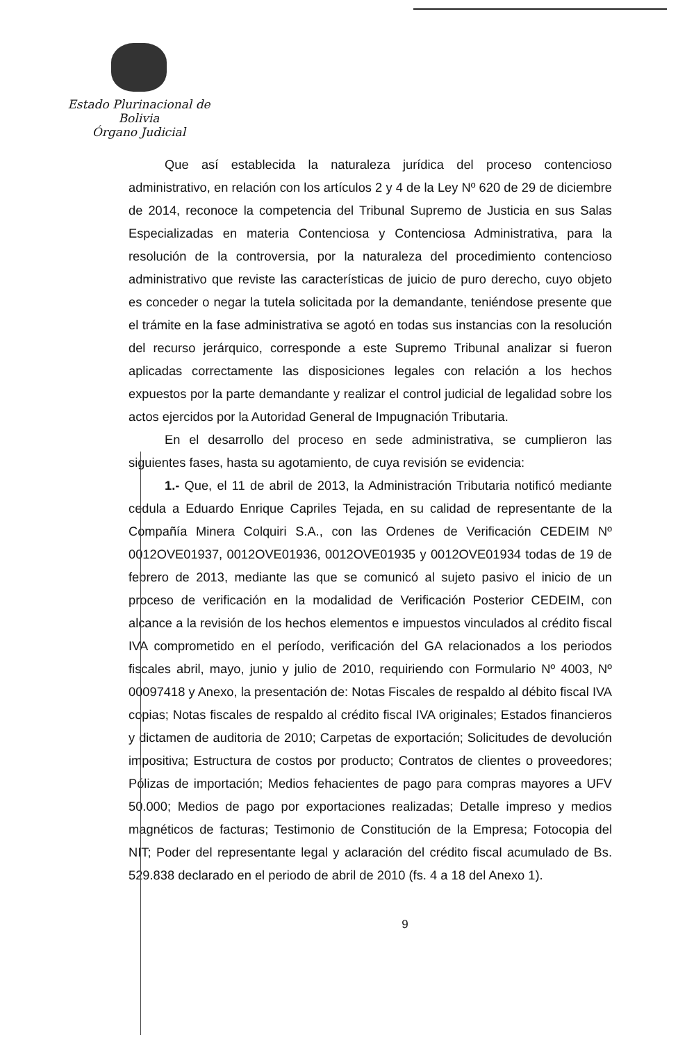Estado Plurinacional de Bolivia
Órgano Judicial
Que así establecida la naturaleza jurídica del proceso contencioso administrativo, en relación con los artículos 2 y 4 de la Ley Nº 620 de 29 de diciembre de 2014, reconoce la competencia del Tribunal Supremo de Justicia en sus Salas Especializadas en materia Contenciosa y Contenciosa Administrativa, para la resolución de la controversia, por la naturaleza del procedimiento contencioso administrativo que reviste las características de juicio de puro derecho, cuyo objeto es conceder o negar la tutela solicitada por la demandante, teniéndose presente que el trámite en la fase administrativa se agotó en todas sus instancias con la resolución del recurso jerárquico, corresponde a este Supremo Tribunal analizar si fueron aplicadas correctamente las disposiciones legales con relación a los hechos expuestos por la parte demandante y realizar el control judicial de legalidad sobre los actos ejercidos por la Autoridad General de Impugnación Tributaria.
En el desarrollo del proceso en sede administrativa, se cumplieron las siguientes fases, hasta su agotamiento, de cuya revisión se evidencia:
1.- Que, el 11 de abril de 2013, la Administración Tributaria notificó mediante cedula a Eduardo Enrique Capriles Tejada, en su calidad de representante de la Compañía Minera Colquiri S.A., con las Ordenes de Verificación CEDEIM Nº 0012OVE01937, 0012OVE01936, 0012OVE01935 y 0012OVE01934 todas de 19 de febrero de 2013, mediante las que se comunicó al sujeto pasivo el inicio de un proceso de verificación en la modalidad de Verificación Posterior CEDEIM, con alcance a la revisión de los hechos elementos e impuestos vinculados al crédito fiscal IVA comprometido en el período, verificación del GA relacionados a los periodos fiscales abril, mayo, junio y julio de 2010, requiriendo con Formulario Nº 4003, Nº 00097418 y Anexo, la presentación de: Notas Fiscales de respaldo al débito fiscal IVA copias; Notas fiscales de respaldo al crédito fiscal IVA originales; Estados financieros y dictamen de auditoria de 2010; Carpetas de exportación; Solicitudes de devolución impositiva; Estructura de costos por producto; Contratos de clientes o proveedores; Pólizas de importación; Medios fehacientes de pago para compras mayores a UFV 50.000; Medios de pago por exportaciones realizadas; Detalle impreso y medios magnéticos de facturas; Testimonio de Constitución de la Empresa; Fotocopia del NIT; Poder del representante legal y aclaración del crédito fiscal acumulado de Bs. 529.838 declarado en el periodo de abril de 2010 (fs. 4 a 18 del Anexo 1).
9